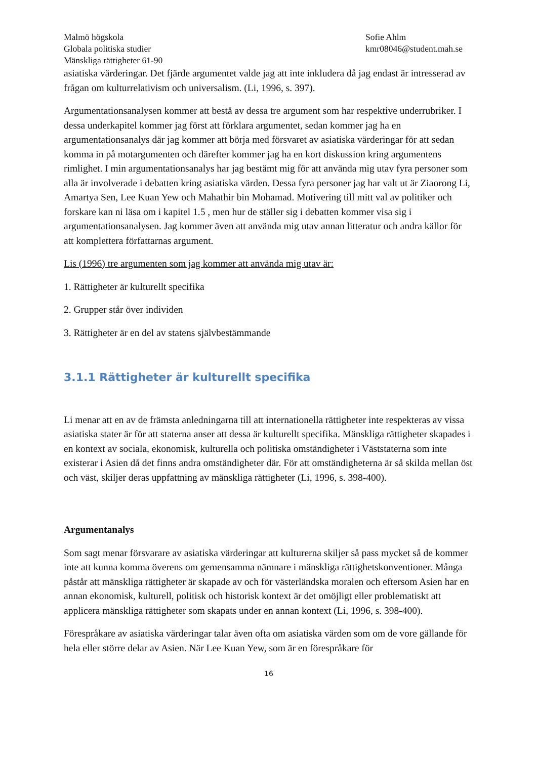Malmö högskola
Globala politiska studier
Mänskliga rättigheter 61-90
Sofie Ahlm
kmr08046@student.mah.se
asiatiska värderingar. Det fjärde argumentet valde jag att inte inkludera då jag endast är intresserad av frågan om kulturrelativism och universalism. (Li, 1996, s. 397).
Argumentationsanalysen kommer att bestå av dessa tre argument som har respektive underrubriker. I dessa underkapitel kommer jag först att förklara argumentet, sedan kommer jag ha en argumentationsanalys där jag kommer att börja med försvaret av asiatiska värderingar för att sedan komma in på motargumenten och därefter kommer jag ha en kort diskussion kring argumentens rimlighet. I min argumentationsanalys har jag bestämt mig för att använda mig utav fyra personer som alla är involverade i debatten kring asiatiska värden. Dessa fyra personer jag har valt ut är Ziaorong Li, Amartya Sen, Lee Kuan Yew och Mahathir bin Mohamad. Motivering till mitt val av politiker och forskare kan ni läsa om i kapitel 1.5 , men hur de ställer sig i debatten kommer visa sig i argumentationsanalysen. Jag kommer även att använda mig utav annan litteratur och andra källor för att komplettera författarnas argument.
Lis (1996) tre argumenten som jag kommer att använda mig utav är:
1. Rättigheter är kulturellt specifika
2. Grupper står över individen
3. Rättigheter är en del av statens självbestämmande
3.1.1 Rättigheter är kulturellt specifika
Li menar att en av de främsta anledningarna till att internationella rättigheter inte respekteras av vissa asiatiska stater är för att staterna anser att dessa är kulturellt specifika. Mänskliga rättigheter skapades i en kontext av sociala, ekonomisk, kulturella och politiska omständigheter i Väststaterna som inte existerar i Asien då det finns andra omständigheter där. För att omständigheterna är så skilda mellan öst och väst, skiljer deras uppfattning av mänskliga rättigheter (Li, 1996, s. 398-400).
Argumentanalys
Som sagt menar försvarare av asiatiska värderingar att kulturerna skiljer så pass mycket så de kommer inte att kunna komma överens om gemensamma nämnare i mänskliga rättighetskonventioner. Många påstår att mänskliga rättigheter är skapade av och för västerländska moralen och eftersom Asien har en annan ekonomisk, kulturell, politisk och historisk kontext är det omöjligt eller problematiskt att applicera mänskliga rättigheter som skapats under en annan kontext (Li, 1996, s. 398-400).
Förespråkare av asiatiska värderingar talar även ofta om asiatiska värden som om de vore gällande för hela eller större delar av Asien. När Lee Kuan Yew, som är en förespråkare för
16